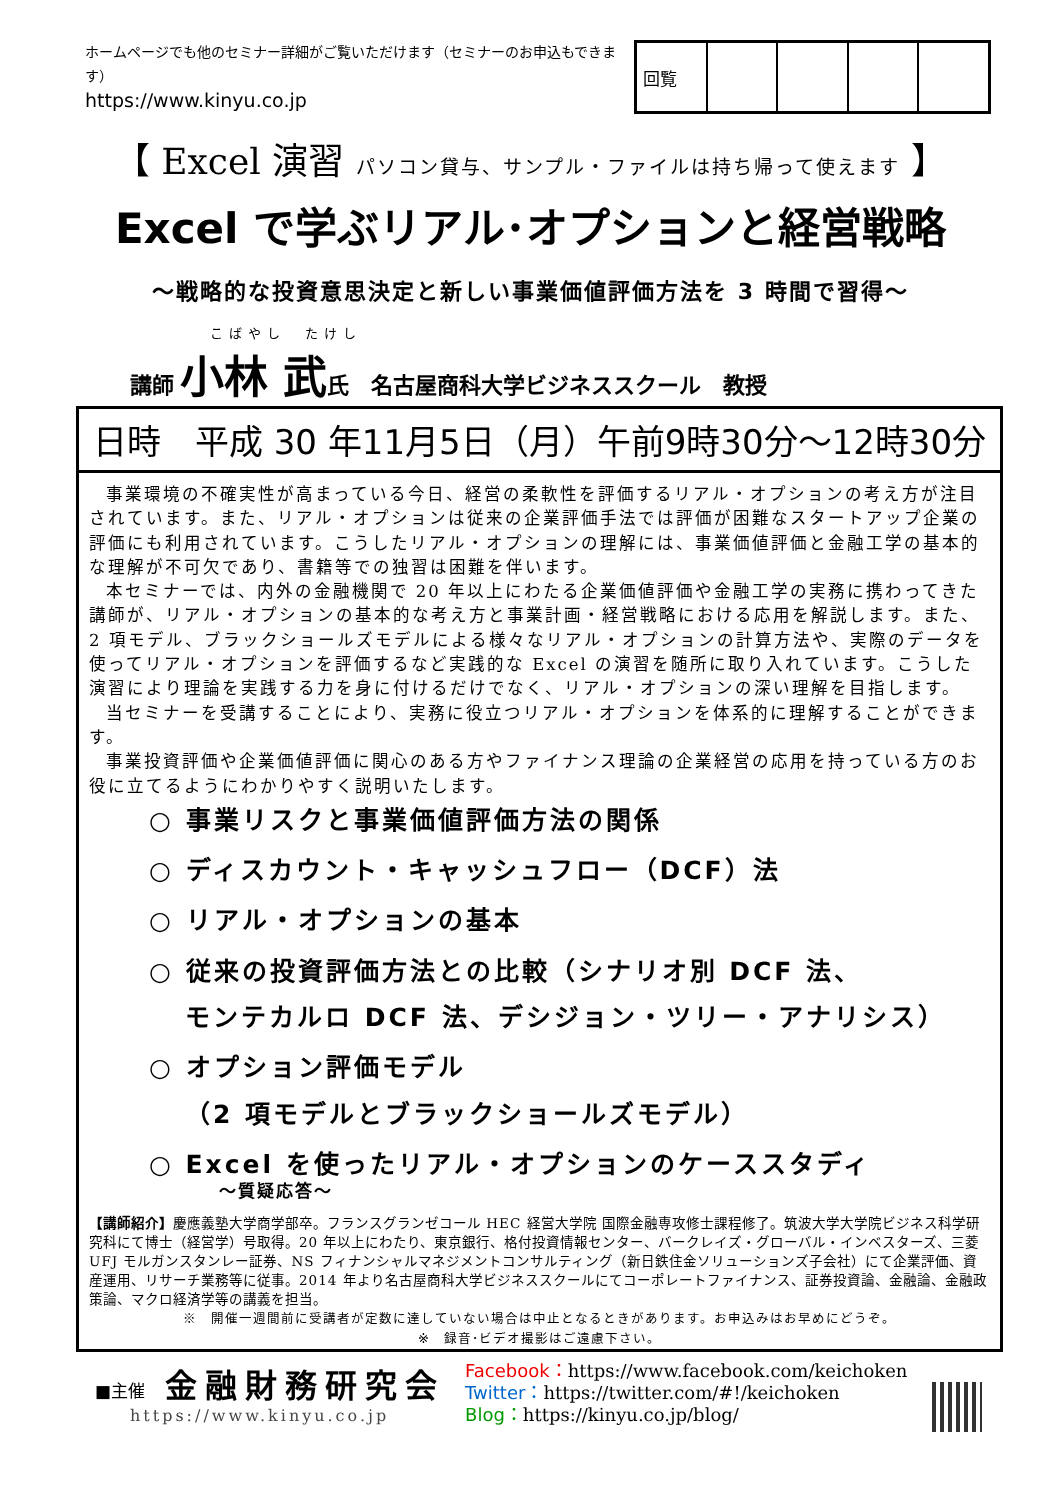ホームページでも他のセミナー詳細がご覧いただけます（セミナーのお申込もできます）
https://www.kinyu.co.jp
| 回覧 | | | | |
【 Excel 演習 パソコン貸与、サンプル・ファイルは持ち帰って使えます 】
Excel で学ぶリアル･オプションと経営戦略
～戦略的な投資意思決定と新しい事業価値評価方法を 3 時間で習得～
こばやし　たけし
講師 小林 武 氏　名古屋商科大学ビジネススクール　教授
日時　平成 30 年11月5日（月）午前9時30分～12時30分
事業環境の不確実性が高まっている今日、経営の柔軟性を評価するリアル・オプションの考え方が注目されています。また、リアル・オプションは従来の企業評価手法では評価が困難なスタートアップ企業の評価にも利用されています。こうしたリアル・オプションの理解には、事業価値評価と金融工学の基本的な理解が不可欠であり、書籍等での独習は困難を伴います。
本セミナーでは、内外の金融機関で 20 年以上にわたる企業価値評価や金融工学の実務に携わってきた講師が、リアル・オプションの基本的な考え方と事業計画・経営戦略における応用を解説します。また、2 項モデル、ブラックショールズモデルによる様々なリアル・オプションの計算方法や、実際のデータを使ってリアル・オプションを評価するなど実践的な Excel の演習を随所に取り入れています。こうした演習により理論を実践する力を身に付けるだけでなく、リアル・オプションの深い理解を目指します。
当セミナーを受講することにより、実務に役立つリアル・オプションを体系的に理解することができます。
事業投資評価や企業価値評価に関心のある方やファイナンス理論の企業経営の応用を持っている方のお役に立てるようにわかりやすく説明いたします。
○ 事業リスクと事業価値評価方法の関係
○ ディスカウント・キャッシュフロー（DCF）法
○ リアル・オプションの基本
○ 従来の投資評価方法との比較（シナリオ別 DCF 法、
モンテカルロ DCF 法、デシジョン・ツリー・アナリシス）
○ オプション評価モデル
（2 項モデルとブラックショールズモデル）
○ Excel を使ったリアル・オプションのケーススタディ
～質疑応答～
【講師紹介】慶應義塾大学商学部卒。フランスグランゼコール HEC 経営大学院 国際金融専攻修士課程修了。筑波大学大学院ビジネス科学研究科にて博士（経営学）号取得。20 年以上にわたり、東京銀行、格付投資情報センター、バークレイズ・グローバル・インベスターズ、三菱 UFJ モルガンスタンレー証券、NS フィナンシャルマネジメントコンサルティング（新日鉄住金ソリューションズ子会社）にて企業評価、資産運用、リサーチ業務等に従事。2014 年より名古屋商科大学ビジネススクールにてコーポレートファイナンス、証券投資論、金融論、金融政策論、マクロ経済学等の講義を担当。
※　開催一週間前に受講者が定数に達していない場合は中止となるときがあります。お申込みはお早めにどうぞ。
※　録音･ビデオ撮影はご遠慮下さい。
■主催 金融財務研究会
https://www.kinyu.co.jp
Facebook：https://www.facebook.com/keichoken
Twitter：https://twitter.com/#!/keichoken
Blog：https://kinyu.co.jp/blog/